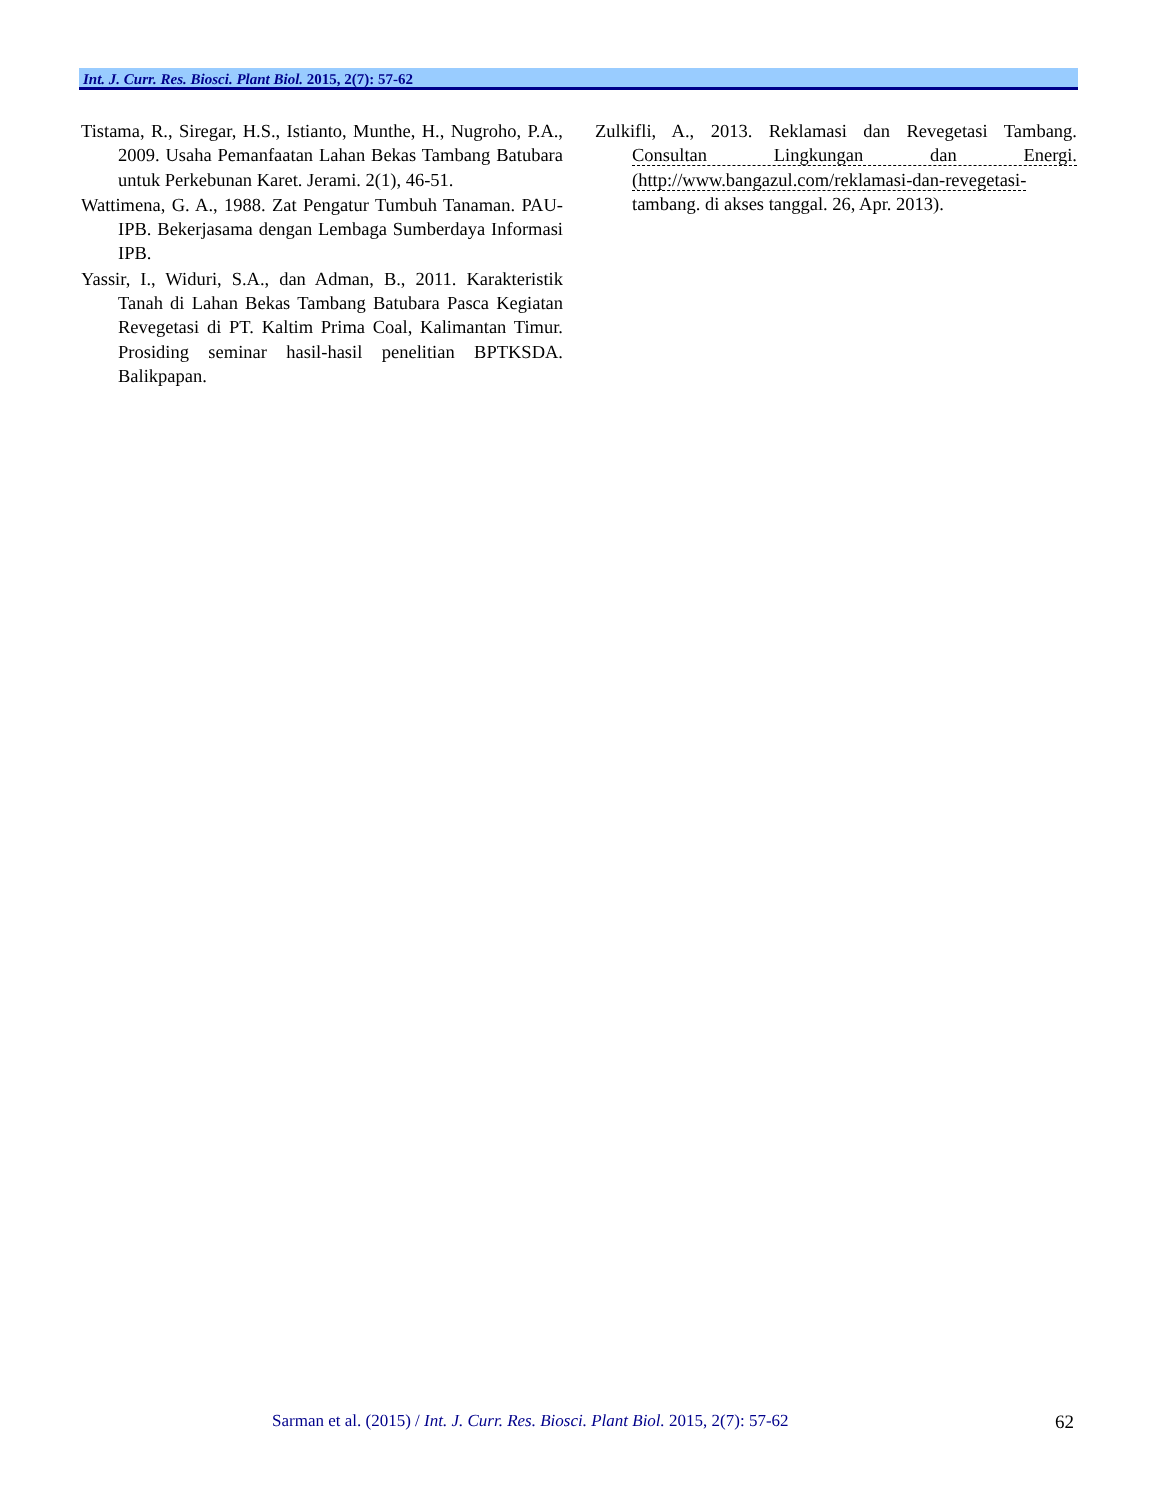Int. J. Curr. Res. Biosci. Plant Biol. 2015, 2(7): 57-62
Tistama, R., Siregar, H.S., Istianto, Munthe, H., Nugroho, P.A., 2009. Usaha Pemanfaatan Lahan Bekas Tambang Batubara untuk Perkebunan Karet. Jerami. 2(1), 46-51.
Wattimena, G. A., 1988. Zat Pengatur Tumbuh Tanaman. PAU-IPB. Bekerjasama dengan Lembaga Sumberdaya Informasi IPB.
Yassir, I., Widuri, S.A., dan Adman, B., 2011. Karakteristik Tanah di Lahan Bekas Tambang Batubara Pasca Kegiatan Revegetasi di PT. Kaltim Prima Coal, Kalimantan Timur. Prosiding seminar hasil-hasil penelitian BPTKSDA. Balikpapan.
Zulkifli, A., 2013. Reklamasi dan Revegetasi Tambang. Consultan Lingkungan dan Energi. (http://www.bangazul.com/reklamasi-dan-revegetasi-tambang. di akses tanggal. 26, Apr. 2013).
Sarman et al. (2015) / Int. J. Curr. Res. Biosci. Plant Biol. 2015, 2(7): 57-62
62